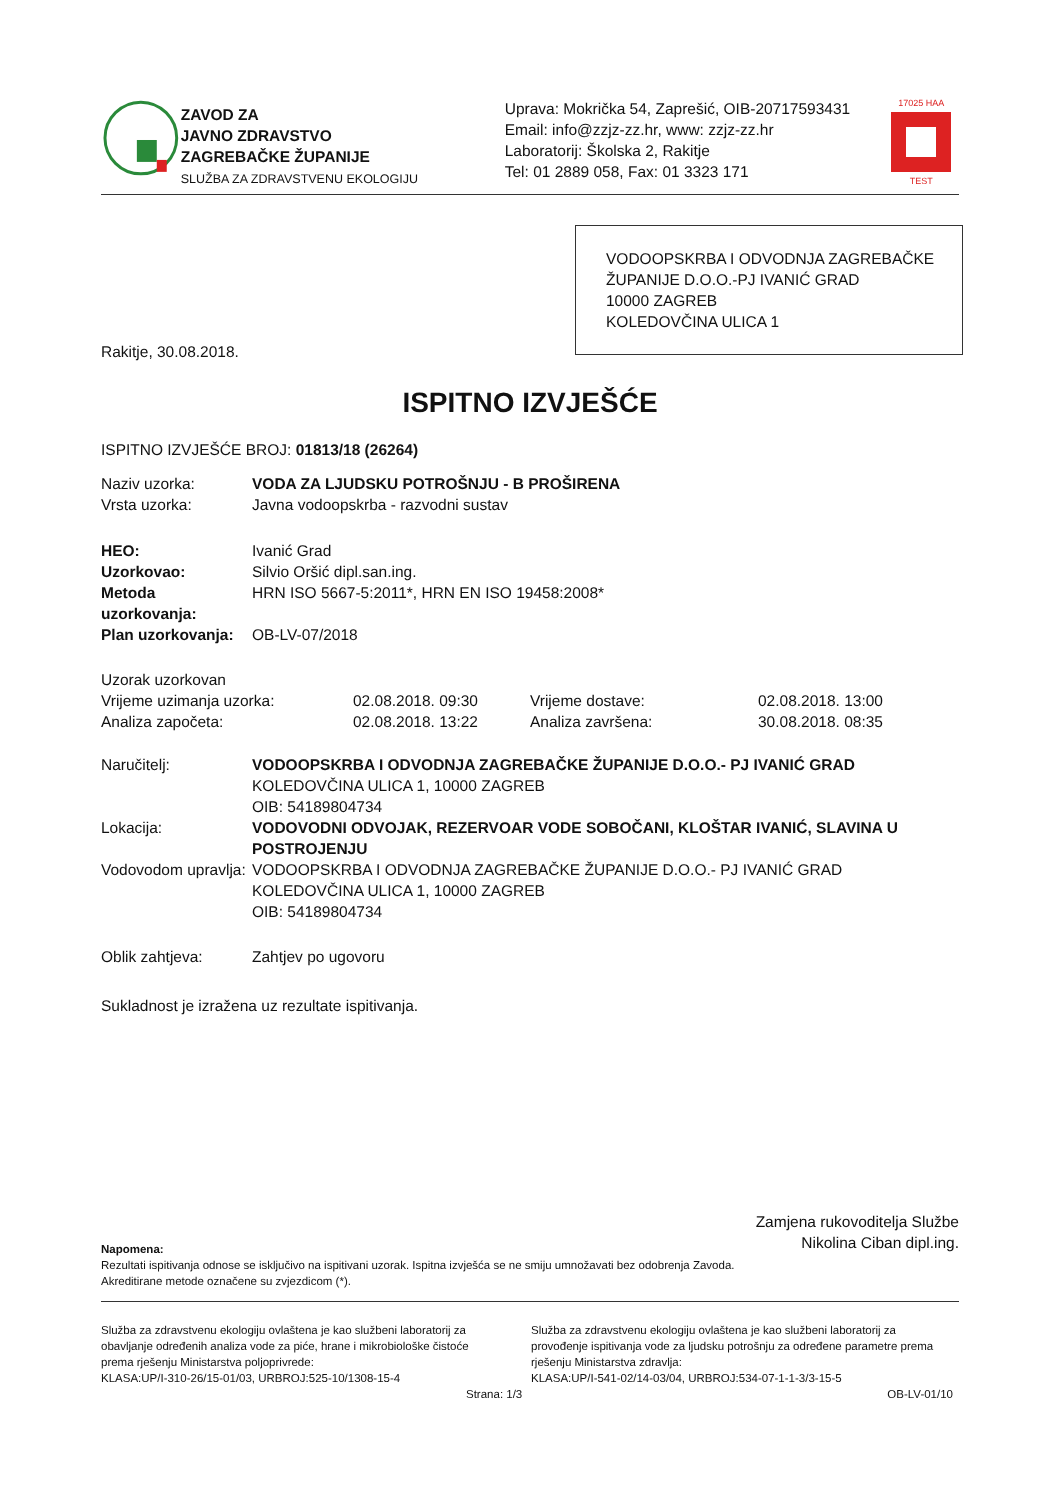ZAVOD ZA
JAVNO ZDRAVSTVO
ZAGREBAČKE ŽUPANIJE
SLUŽBA ZA ZDRAVSTVENU EKOLOGIJU
Uprava: Mokrička 54, Zaprešić, OIB-20717593431
Email: info@zzjz-zz.hr, www: zzjz-zz.hr
Laboratorij: Školska 2, Rakitje
Tel: 01 2889 058, Fax: 01 3323 171
17025 HAA
TEST
VODOOPSKRBA I ODVODNJA ZAGREBAČKE ŽUPANIJE D.O.O.-PJ IVANIĆ GRAD
10000 ZAGREB
KOLEDOVČINA ULICA 1
Rakitje, 30.08.2018.
ISPITNO IZVJEŠĆE
ISPITNO IZVJEŠĆE BROJ: 01813/18 (26264)
| Naziv uzorka: | VODA ZA LJUDSKU POTROŠNJU - B PROŠIRENA |
| Vrsta uzorka: | Javna vodoopskrba - razvodni sustav |
| HEO: | Ivanić Grad |
| Uzorkovao: | Silvio Oršić dipl.san.ing. |
| Metoda uzorkovanja: | HRN ISO 5667-5:2011*, HRN EN ISO 19458:2008* |
| Plan uzorkovanja: | OB-LV-07/2018 |
| Uzorak uzorkovan | | | |
| Vrijeme uzimanja uzorka: | 02.08.2018. 09:30 | Vrijeme dostave: | 02.08.2018. 13:00 |
| Analiza započeta: | 02.08.2018. 13:22 | Analiza završena: | 30.08.2018. 08:35 |
| Naručitelj: | VODOOPSKRBA I ODVODNJA ZAGREBAČKE ŽUPANIJE D.O.O.- PJ IVANIĆ GRAD KOLEDOVČINA ULICA 1, 10000 ZAGREB OIB: 54189804734 |
| Lokacija: | VODOVODNI ODVOJAK, REZERVOAR VODE SOBOČANI, KLOŠTAR IVANIĆ, SLAVINA U POSTROJENJU |
| Vodovodom upravlja: | VODOOPSKRBA I ODVODNJA ZAGREBAČKE ŽUPANIJE D.O.O.- PJ IVANIĆ GRAD KOLEDOVČINA ULICA 1, 10000 ZAGREB OIB: 54189804734 |
| Oblik zahtjeva: | Zahtjev po ugovoru |
Sukladnost je izražena uz rezultate ispitivanja.
Zamjena rukovoditelja Službe
Nikolina Ciban dipl.ing.
Napomena:
Rezultati ispitivanja odnose se isključivo na ispitivani uzorak. Ispitna izvješća se ne smiju umnožavati bez odobrenja Zavoda.
Akreditirane metode označene su zvjezdicom (*).
Služba za zdravstvenu ekologiju ovlaštena je kao službeni laboratorij za obavljanje određenih analiza vode za piće, hrane i mikrobiološke čistoće prema rješenju Ministarstva poljoprivrede:
KLASA:UP/I-310-26/15-01/03, URBROJ:525-10/1308-15-4
Služba za zdravstvenu ekologiju ovlaštena je kao službeni laboratorij za provođenje ispitivanja vode za ljudsku potrošnju za određene parametre prema rješenju Ministarstva zdravlja:
KLASA:UP/I-541-02/14-03/04, URBROJ:534-07-1-1-3/3-15-5
Strana: 1/3 OB-LV-01/10